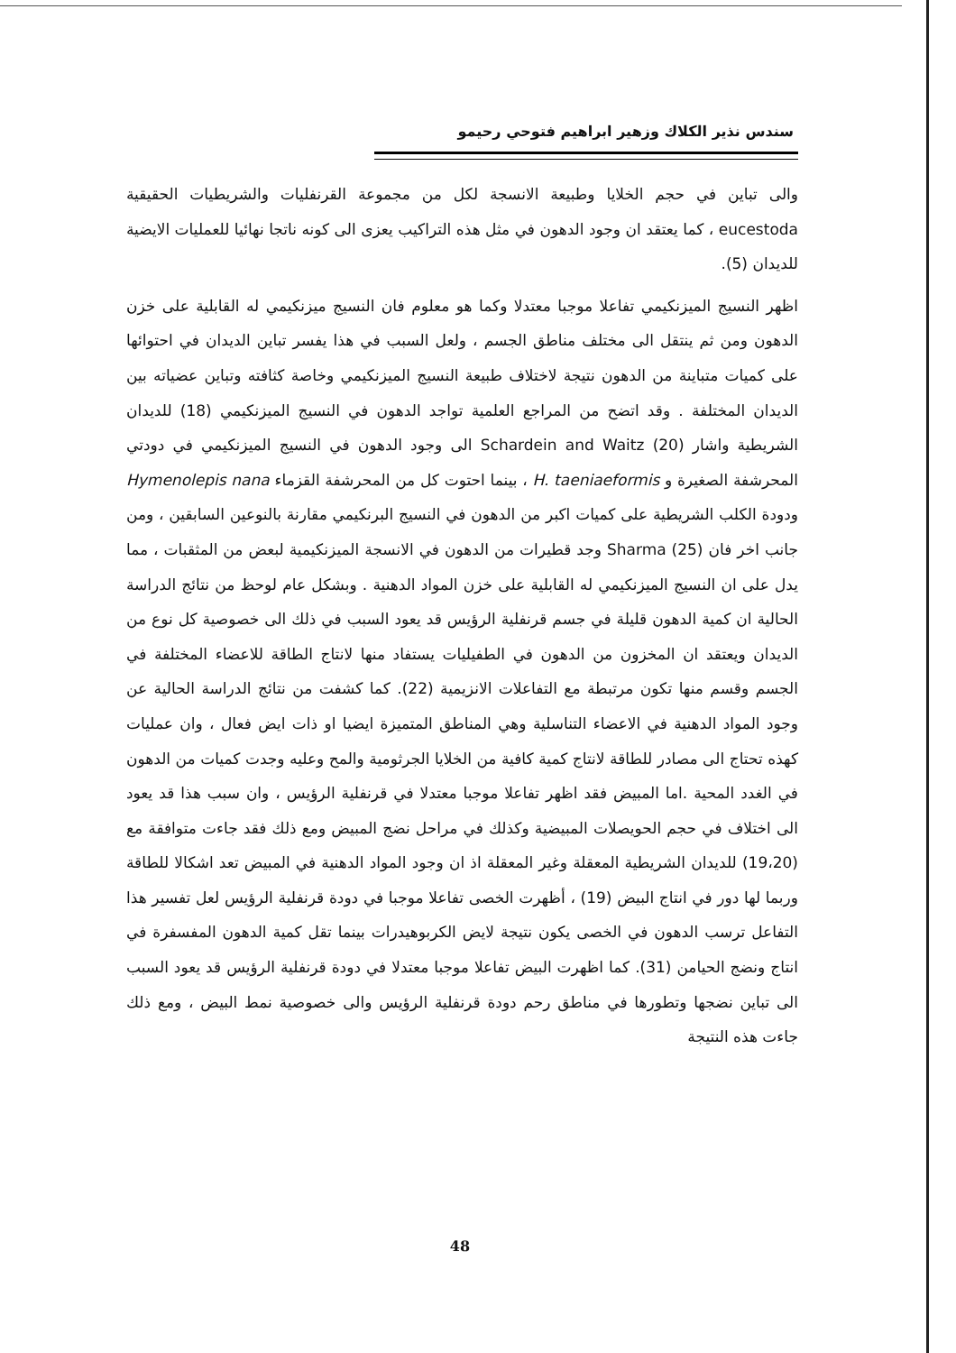سندس نذير الكلاك وزهير ابراهيم فتوحي رحيمو
والى تباين في حجم الخلايا وطبيعة الانسجة لكل من مجموعة القرنفليات والشريطيات الحقيقية eucestoda ، كما يعتقد ان وجود الدهون في مثل هذه التراكيب يعزى الى كونه ناتجا نهائيا للعمليات الايضية للديدان (5).
اظهر النسيج الميزنكيمي تفاعلا موجبا معتدلا وكما هو معلوم فان النسيج ميزنكيمي له القابلية على خزن الدهون ومن ثم ينتقل الى مختلف مناطق الجسم ، ولعل السبب في هذا يفسر تباين الديدان في احتوائها على كميات متباينة من الدهون نتيجة لاختلاف طبيعة النسيج الميزنكيمي وخاصة كثافته وتباين عضياته بين الديدان المختلفة . وقد اتضح من المراجع العلمية تواجد الدهون في النسيج الميزنكيمي (18) للديدان الشريطية واشار Schardein and Waitz (20) الى وجود الدهون في النسيج الميزنكيمي في دودتي المحرشفة الصغيرة و H. taeniaeformis ، بينما احتوت كل من المحرشفة القزماء Hymenolepis nana ودودة الكلب الشريطية على كميات اكبر من الدهون في النسيج البرنكيمي مقارنة بالنوعين السابقين ، ومن جانب اخر فان Sharma (25) وجد قطيرات من الدهون في الانسجة الميزنكيمية لبعض من المثقبات ، مما يدل على ان النسيج الميزنكيمي له القابلية على خزن المواد الدهنية . وبشكل عام لوحظ من نتائج الدراسة الحالية ان كمية الدهون قليلة في جسم قرنفلية الرؤيس قد يعود السبب في ذلك الى خصوصية كل نوع من الديدان ويعتقد ان المخزون من الدهون في الطفيليات يستفاد منها لانتاج الطاقة للاعضاء المختلفة في الجسم وقسم منها تكون مرتبطة مع التفاعلات الانزيمية (22). كما كشفت من نتائج الدراسة الحالية عن وجود المواد الدهنية في الاعضاء التناسلية وهي المناطق المتميزة ايضيا او ذات ايض فعال ، وان عمليات كهذه تحتاج الى مصادر للطاقة لانتاج كمية كافية من الخلايا الجرثومية والمح وعليه وجدت كميات من الدهون في الغدد المحية .اما المبيض فقد اظهر تفاعلا موجبا معتدلا في قرنفلية الرؤيس ، وان سبب هذا قد يعود الى اختلاف في حجم الحويصلات المبيضية وكذلك في مراحل نضج المبيض ومع ذلك فقد جاءت متوافقة مع (19،20) للديدان الشريطية المعقلة وغير المعقلة اذ ان وجود المواد الدهنية في المبيض تعد اشكالا للطاقة وربما لها دور في انتاج البيض (19) ، أظهرت الخصى تفاعلا موجبا في دودة قرنفلية الرؤيس لعل تفسير هذا التفاعل ترسب الدهون في الخصى يكون نتيجة لايض الكربوهيدرات بينما تقل كمية الدهون المفسفرة في انتاج ونضج الحيامن (31). كما اظهرت البيض تفاعلا موجبا معتدلا في دودة قرنفلية الرؤيس قد يعود السبب الى تباين نضجها وتطورها في مناطق رحم دودة قرنفلية الرؤيس والى خصوصية نمط البيض ، ومع ذلك جاءت هذه النتيجة
48